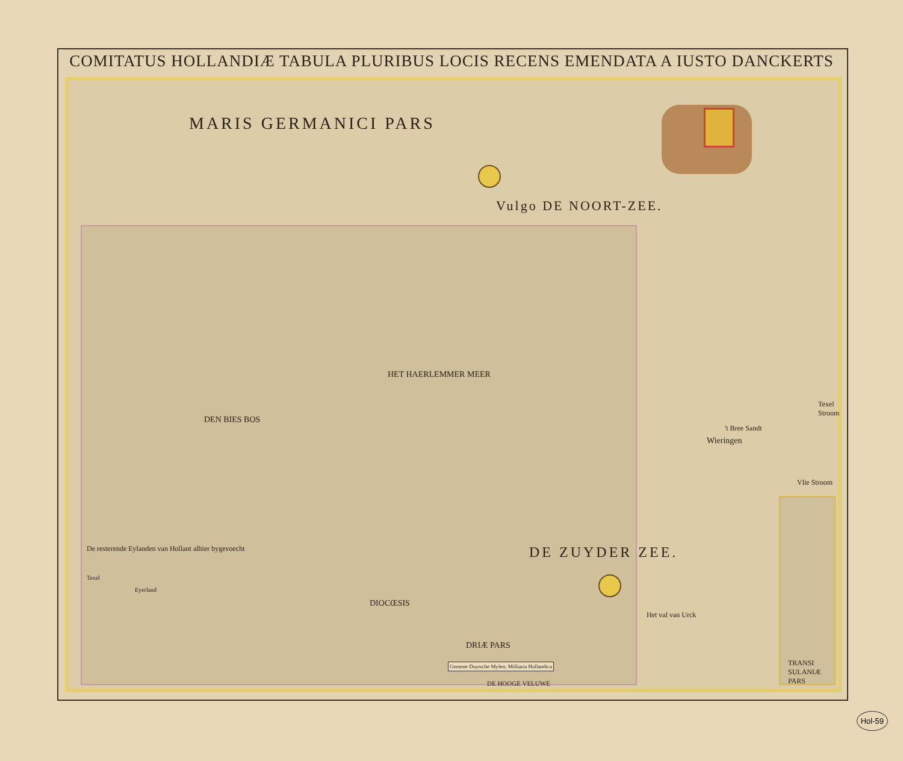COMITATUS HOLLANDIÆ TABULA PLURIBUS LOCIS RECENS EMENDATA A IUSTO DANCKERTS
MARIS GERMANICI PARS
Vulgo DE NOORT-ZEE.
DE ZUYDER ZEE.
HET HAERLEMMER MEER
DEN BIES BOS
Wieringen
Texel Stroom
Vlie Stroom
't Bree Sandt
Het val van Urck
DIOCŒSIS
DRIÆ PARS
DE HOOGE VELUWE
TRANSI SULANIÆ PARS
De resterende Eylanden van Hollant alhier bygevoecht
Texel
Eyerland
Gemene Duytsche Mylen; Milliaria Hollandica
Hol-59